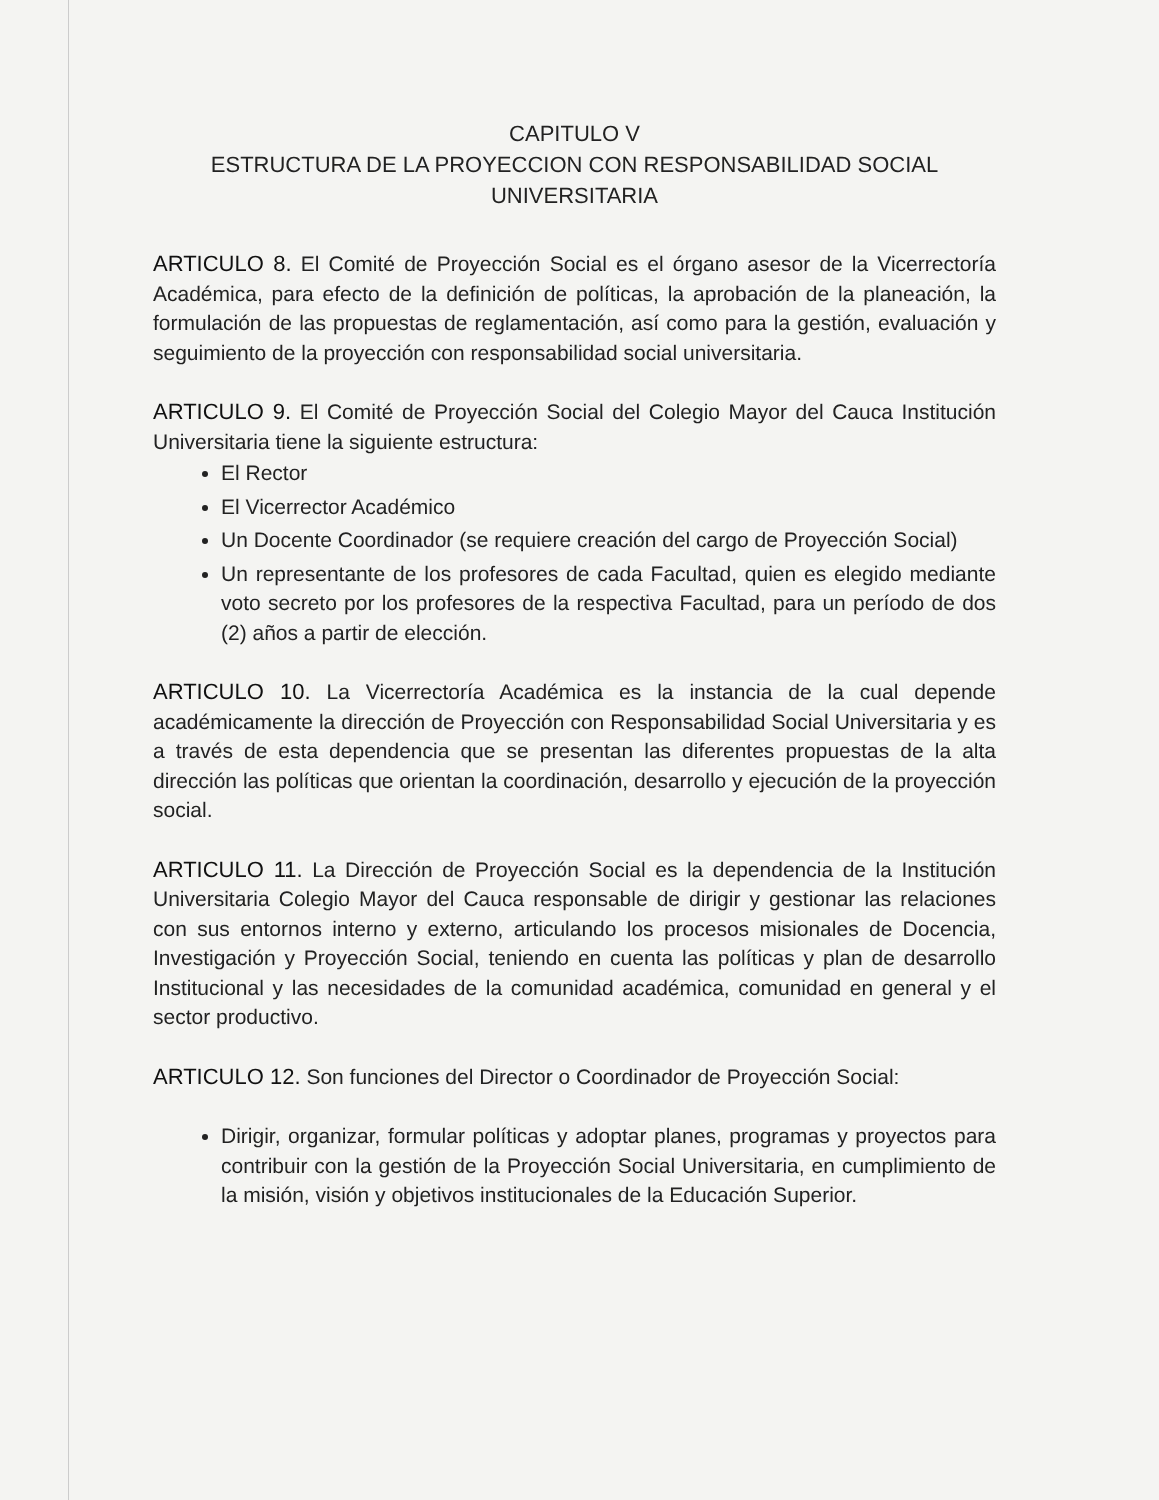CAPITULO V
ESTRUCTURA DE LA PROYECCION CON RESPONSABILIDAD SOCIAL
UNIVERSITARIA
ARTICULO 8. El Comité de Proyección Social es el órgano asesor de la Vicerrectoría Académica, para efecto de la definición de políticas, la aprobación de la planeación, la formulación de las propuestas de reglamentación, así como para la gestión, evaluación y seguimiento de la proyección con responsabilidad social universitaria.
ARTICULO 9. El Comité de Proyección Social del Colegio Mayor del Cauca Institución Universitaria tiene la siguiente estructura:
El Rector
El Vicerrector Académico
Un Docente Coordinador (se requiere creación del cargo de Proyección Social)
Un representante de los profesores de cada Facultad, quien es elegido mediante voto secreto por los profesores de la respectiva Facultad, para un período de dos (2) años a partir de elección.
ARTICULO 10. La Vicerrectoría Académica es la instancia de la cual depende académicamente la dirección de Proyección con Responsabilidad Social Universitaria y es a través de esta dependencia que se presentan las diferentes propuestas de la alta dirección las políticas que orientan la coordinación, desarrollo y ejecución de la proyección social.
ARTICULO 11. La Dirección de Proyección Social es la dependencia de la Institución Universitaria Colegio Mayor del Cauca responsable de dirigir y gestionar las relaciones con sus entornos interno y externo, articulando los procesos misionales de Docencia, Investigación y Proyección Social, teniendo en cuenta las políticas y plan de desarrollo Institucional y las necesidades de la comunidad académica, comunidad en general y el sector productivo.
ARTICULO 12. Son funciones del Director o Coordinador de Proyección Social:
Dirigir, organizar, formular políticas y adoptar planes, programas y proyectos para contribuir con la gestión de la Proyección Social Universitaria, en cumplimiento de la misión, visión y objetivos institucionales de la Educación Superior.